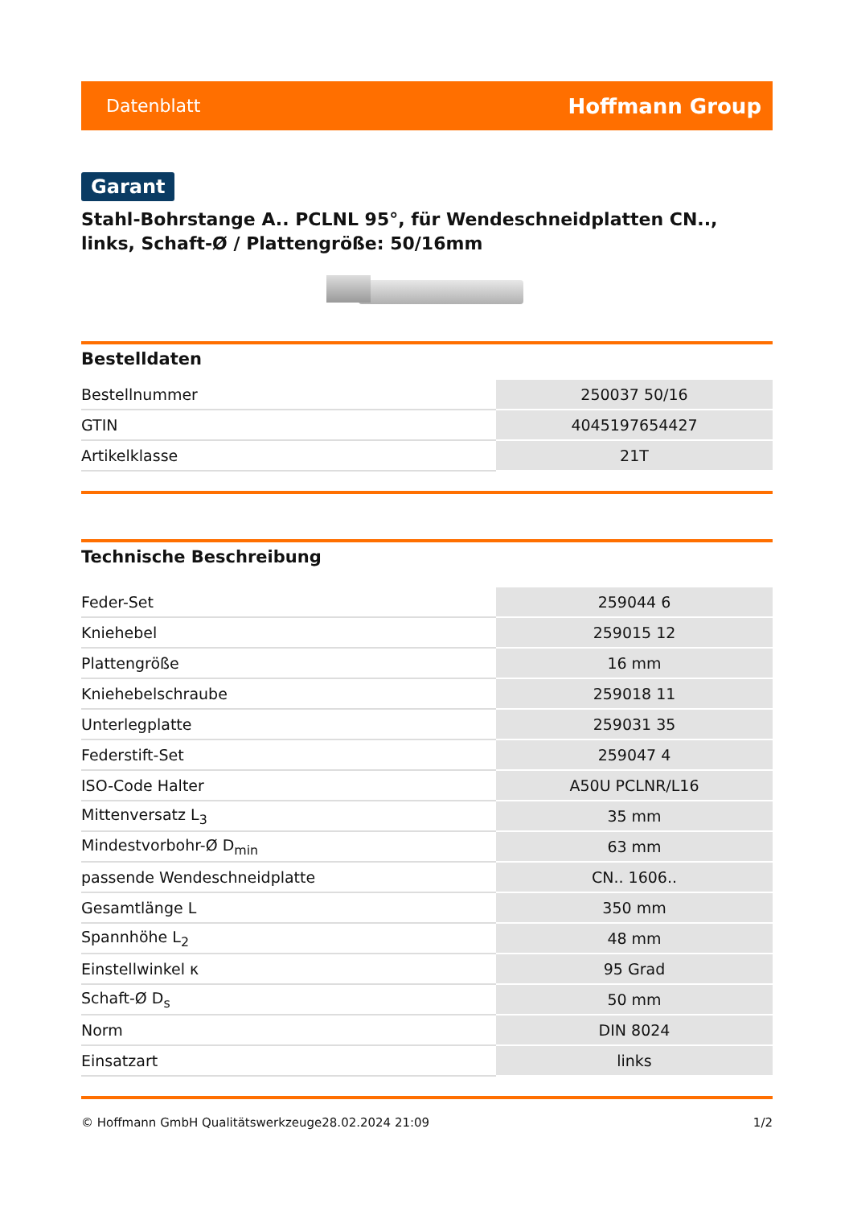Datenblatt Hoffmann Group
Garant
Stahl-Bohrstange A.. PCLNL 95°, für Wendeschneidplatten CN.., links, Schaft-Ø / Plattengröße: 50/16mm
Bestelldaten
| Bestellnummer | 250037 50/16 |
| GTIN | 4045197654427 |
| Artikelklasse | 21T |
Technische Beschreibung
| Feder-Set | 259044 6 |
| Kniehebel | 259015 12 |
| Plattengröße | 16 mm |
| Kniehebelschraube | 259018 11 |
| Unterlegplatte | 259031 35 |
| Federstift-Set | 259047 4 |
| ISO-Code Halter | A50U PCLNR/L16 |
| Mittenversatz L<sub>3</sub> | 35 mm |
| Mindestvorbohr-Ø D<sub>min</sub> | 63 mm |
| passende Wendeschneidplatte | CN.. 1606.. |
| Gesamtlänge L | 350 mm |
| Spannhöhe L<sub>2</sub> | 48 mm |
| Einstellwinkel κ | 95 Grad |
| Schaft-Ø D<sub>s</sub> | 50 mm |
| Norm | DIN 8024 |
| Einsatzart | links |
© Hoffmann GmbH Qualitätswerkzeuge 28.02.2024 21:09 1/2